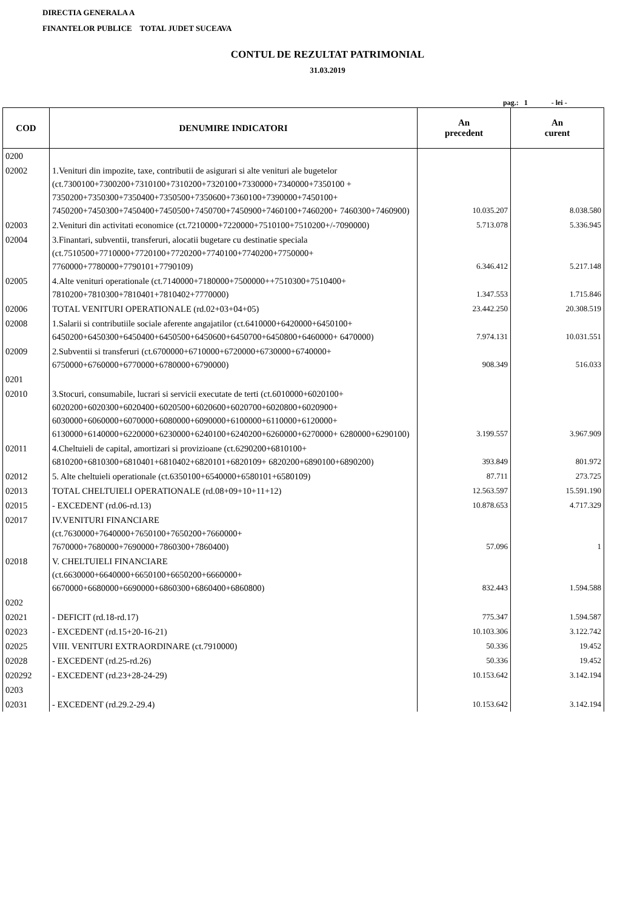DIRECTIA GENERALA A
FINANTELOR PUBLICE TOTAL JUDET SUCEAVA
CONTUL DE REZULTAT PATRIMONIAL
31.03.2019
pag.: 1 - lei -
| COD | DENUMIRE INDICATORI | An precedent | An curent |
| --- | --- | --- | --- |
| 0200 | | | |
| 02002 | 1.Venituri din impozite, taxe, contributii de asigurari si alte venituri ale bugetelor (ct.7300100+7300200+7310100+7310200+7320100+7330000+7340000+7350100 + 7350200+7350300+7350400+7350500+7350600+7360100+7390000+7450100+ 7450200+7450300+7450400+7450500+7450700+7450900+7460100+7460200+ 7460300+7460900) | 10.035.207 | 8.038.580 |
| 02003 | 2.Venituri din activitati economice (ct.7210000+7220000+7510100+7510200+/-7090000) | 5.713.078 | 5.336.945 |
| 02004 | 3.Finantari, subventii, transferuri, alocatii bugetare cu destinatie speciala (ct.7510500+7710000+7720100+7720200+7740100+7740200+7750000+ 7760000+7780000+7790101+7790109) | 6.346.412 | 5.217.148 |
| 02005 | 4.Alte venituri operationale (ct.7140000+7180000+7500000++7510300+7510400+ 7810200+7810300+7810401+7810402+7770000) | 1.347.553 | 1.715.846 |
| 02006 | TOTAL VENITURI OPERATIONALE (rd.02+03+04+05) | 23.442.250 | 20.308.519 |
| 02008 | 1.Salarii si contributiile sociale aferente angajatilor (ct.6410000+6420000+6450100+ 6450200+6450300+6450400+6450500+6450600+6450700+6450800+6460000+ 6470000) | 7.974.131 | 10.031.551 |
| 02009 | 2.Subventii si transferuri (ct.6700000+6710000+6720000+6730000+6740000+ 6750000+6760000+6770000+6780000+6790000) | 908.349 | 516.033 |
| 0201 | | | |
| 02010 | 3.Stocuri, consumabile, lucrari si servicii executate de terti (ct.6010000+6020100+ 6020200+6020300+6020400+6020500+6020600+6020700+6020800+6020900+ 6030000+6060000+6070000+6080000+6090000+6100000+6110000+6120000+ 6130000+6140000+6220000+6230000+6240100+6240200+6260000+6270000+ 6280000+6290100) | 3.199.557 | 3.967.909 |
| 02011 | 4.Cheltuieli de capital, amortizari si provizioane (ct.6290200+6810100+ 6810200+6810300+6810401+6810402+6820101+6820109+ 6820200+6890100+6890200) | 393.849 | 801.972 |
| 02012 | 5. Alte cheltuieli operationale (ct.6350100+6540000+6580101+6580109) | 87.711 | 273.725 |
| 02013 | TOTAL CHELTUIELI OPERATIONALE (rd.08+09+10+11+12) | 12.563.597 | 15.591.190 |
| 02015 | - EXCEDENT (rd.06-rd.13) | 10.878.653 | 4.717.329 |
| 02017 | IV.VENITURI FINANCIARE (ct.7630000+7640000+7650100+7650200+7660000+ 7670000+7680000+7690000+7860300+7860400) | 57.096 | 1 |
| 02018 | V. CHELTUIELI FINANCIARE (ct.6630000+6640000+6650100+6650200+6660000+ 6670000+6680000+6690000+6860300+6860400+6860800) | 832.443 | 1.594.588 |
| 0202 | | | |
| 02021 | - DEFICIT (rd.18-rd.17) | 775.347 | 1.594.587 |
| 02023 | - EXCEDENT (rd.15+20-16-21) | 10.103.306 | 3.122.742 |
| 02025 | VIII. VENITURI EXTRAORDINARE (ct.7910000) | 50.336 | 19.452 |
| 02028 | - EXCEDENT (rd.25-rd.26) | 50.336 | 19.452 |
| 020292 | - EXCEDENT (rd.23+28-24-29) | 10.153.642 | 3.142.194 |
| 0203 | | | |
| 02031 | - EXCEDENT (rd.29.2-29.4) | 10.153.642 | 3.142.194 |